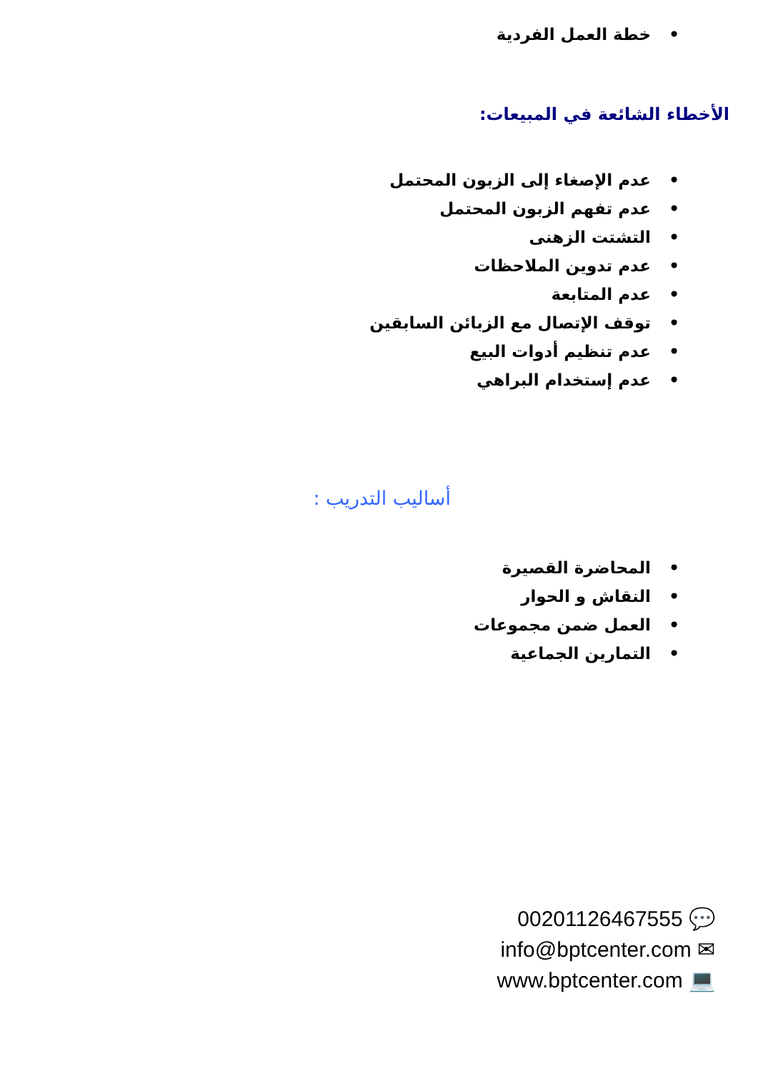• خطة العمل الفردية
الأخطاء الشائعة في المبيعات:
• عدم الإصغاء إلى الزبون المحتمل
• عدم تفهم الزبون المحتمل
• التشتت الزهنى
• عدم تدوين الملاحظات
• عدم المتابعة
• توقف الإتصال مع الزبائن السابقين
• عدم تنظيم أدوات البيع
• عدم إستخدام البراهي
أساليب التدريب :
• المحاضرة القصيرة
• النقاش و الحوار
• العمل ضمن مجموعات
• التمارين الجماعية
00201126467555 💬
info@bptcenter.com ✉
www.bptcenter.com 💻